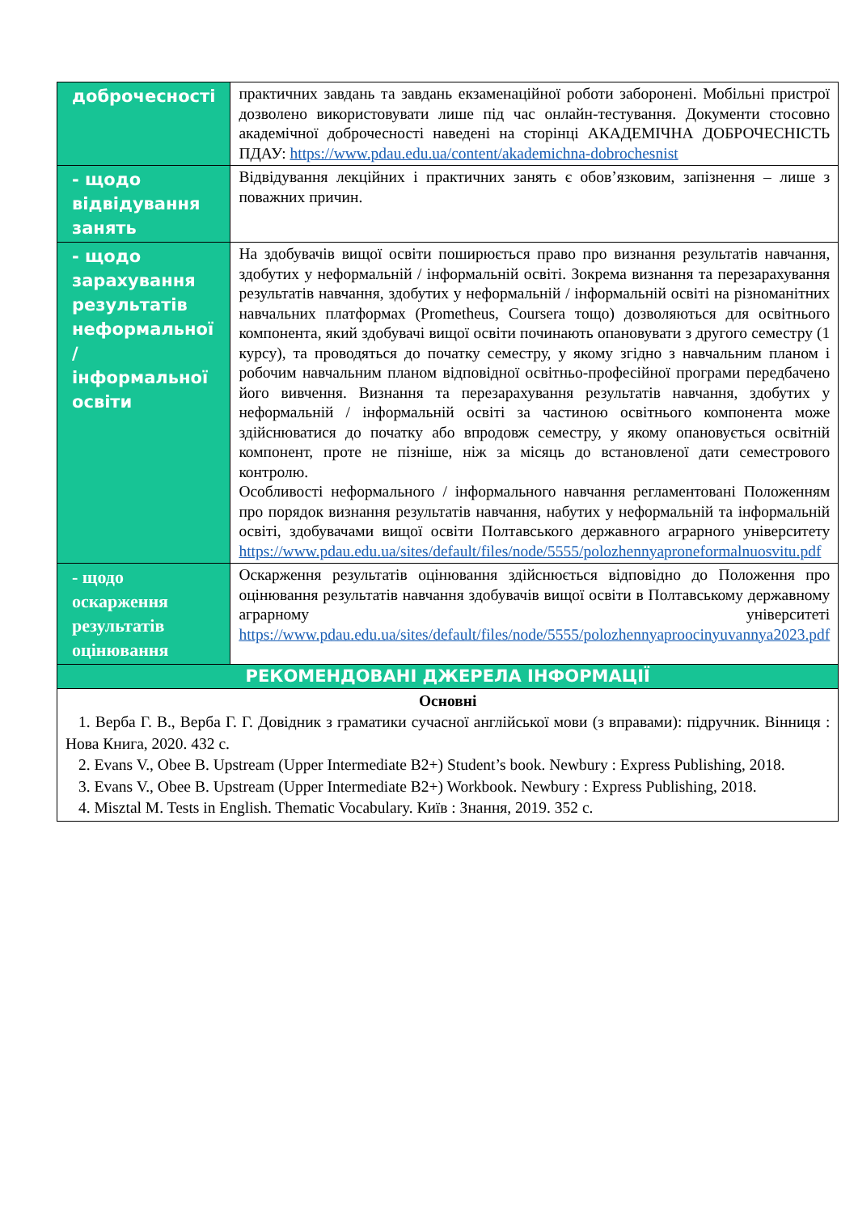| доброчесності | практичних завдань та завдань екзаменаційної роботи заборонені. Мобільні пристрої дозволено використовувати лише під час онлайн-тестування. Документи стосовно академічної доброчесності наведені на сторінці АКАДЕМІЧНА ДОБРОЧЕСНІСТЬ ПДАУ: https://www.pdau.edu.ua/content/akademichna-dobrochesnist |
| - щодо відвідування занять | Відвідування лекційних і практичних занять є обов’язковим, запізнення – лише з поважних причин. |
| - щодо зарахування результатів неформальної / інформальної освіти | На здобувачів вищої освіти поширюється право про визнання результатів навчання, здобутих у неформальній / інформальній освіті. Зокрема визнання та перезарахування результатів навчання, здобутих у неформальній / інформальній освіті на різноманітних навчальних платформах (Prometheus, Coursera тощо) дозволяються для освітнього компонента, який здобувачі вищої освіти починають опановувати з другого семестру (1 курсу), та проводяться до початку семестру, у якому згідно з навчальним планом і робочим навчальним планом відповідної освітньо-професійної програми передбачено його вивчення. Визнання та перезарахування результатів навчання, здобутих у неформальній / інформальній освіті за частиною освітнього компонента може здійснюватися до початку або впродовж семестру, у якому опановується освітній компонент, проте не пізніше, ніж за місяць до встановленої дати семестрового контролю. Особливості неформального / інформального навчання регламентовані Положенням про порядок визнання результатів навчання, набутих у неформальній та інформальній освіті, здобувачами вищої освіти Полтавського державного аграрного університету https://www.pdau.edu.ua/sites/default/files/node/5555/polozhennyaproneformalnuosvitu.pdf |
| - щодо оскарження результатів оцінювання | Оскарження результатів оцінювання здійснюється відповідно до Положення про оцінювання результатів навчання здобувачів вищої освіти в Полтавському державному аграрному університеті https://www.pdau.edu.ua/sites/default/files/node/5555/polozhennyaproocinyuvannya2023.pdf |
| РЕКОМЕНДОВАНІ ДЖЕРЕЛА ІНФОРМАЦІЇ | |
| Основні 1. Верба Г. В., Верба Г. Г. Довідник з граматики сучасної англійської мови (з вправами): підручник. Вінниця : Нова Книга, 2020. 432 с. 2. Evans V., Obee B. Upstream (Upper Intermediate B2+) Student’s book. Newbury : Express Publishing, 2018. 3. Evans V., Obee B. Upstream (Upper Intermediate B2+) Workbook. Newbury : Express Publishing, 2018. 4. Misztal M. Tests in English. Thematic Vocabulary. Київ : Знання, 2019. 352 с. | |